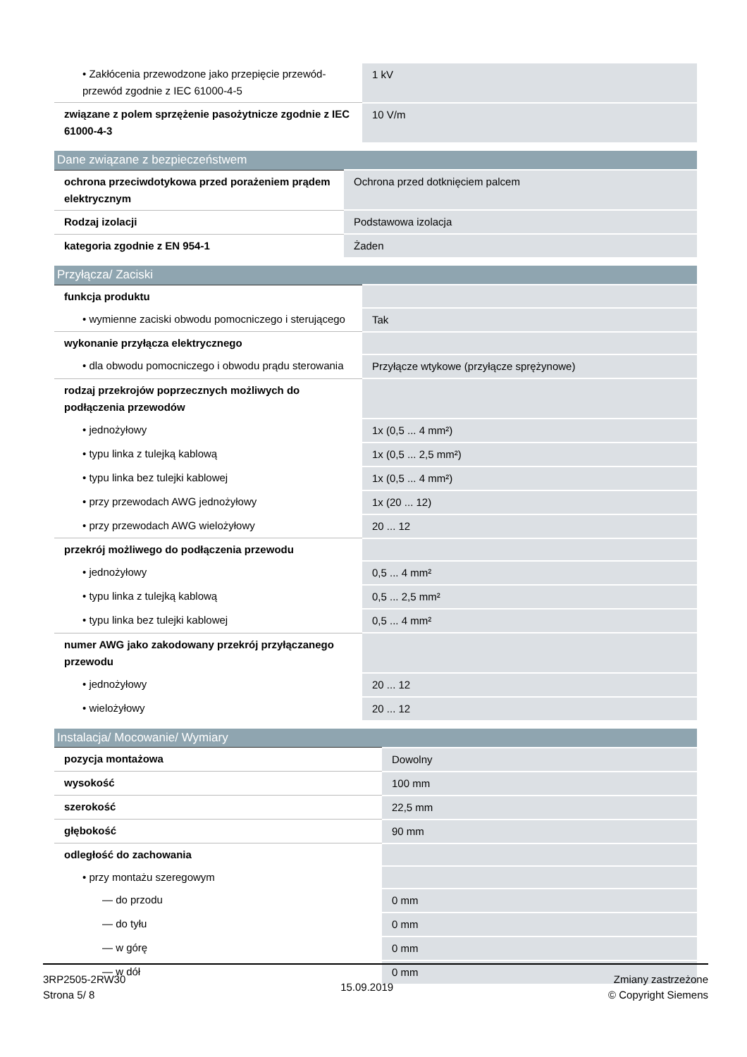| • Zakłócenia przewodzone jako przepięcie przewód-przewód zgodnie z IEC 61000-4-5 | 1 kV |
| związane z polem sprzężenie pasożytnicze zgodnie z IEC 61000-4-3 | 10 V/m |
| Dane związane z bezpieczeństwem | |
| --- | --- |
| ochrona przeciwdotykowa przed porażeniem prądem elektrycznym | Ochrona przed dotknięciem palcem |
| Rodzaj izolacji | Podstawowa izolacja |
| kategoria zgodnie z EN 954-1 | Żaden |
| Przyłącza/ Zaciski | |
| --- | --- |
| funkcja produktu | |
| • wymienne zaciski obwodu pomocniczego i sterującego | Tak |
| wykonanie przyłącza elektrycznego | |
| • dla obwodu pomocniczego i obwodu prądu sterowania | Przyłącze wtykowe (przyłącze sprężynowe) |
| rodzaj przekrojów poprzecznych możliwych do podłączenia przewodów | |
| • jednożyłowy | 1x (0,5 ... 4 mm²) |
| • typu linka z tulejką kablową | 1x (0,5 ... 2,5 mm²) |
| • typu linka bez tulejki kablowej | 1x (0,5 ... 4 mm²) |
| • przy przewodach AWG jednożyłowy | 1x (20 ... 12) |
| • przy przewodach AWG wielożyłowy | 20 ... 12 |
| przekrój możliwego do podłączenia przewodu | |
| • jednożyłowy | 0,5 ... 4 mm² |
| • typu linka z tulejką kablową | 0,5 ... 2,5 mm² |
| • typu linka bez tulejki kablowej | 0,5 ... 4 mm² |
| numer AWG jako zakodowany przekrój przyłączanego przewodu | |
| • jednożyłowy | 20 ... 12 |
| • wielożyłowy | 20 ... 12 |
| Instalacja/ Mocowanie/ Wymiary | |
| --- | --- |
| pozycja montażowa | Dowolny |
| wysokość | 100 mm |
| szerokość | 22,5 mm |
| głębokość | 90 mm |
| odległość do zachowania | |
| • przy montażu szeregowym | |
| — do przodu | 0 mm |
| — do tyłu | 0 mm |
| — w górę | 0 mm |
| — w dół | 0 mm |
3RP2505-2RW30
Strona 5/ 8
15.09.2019
Zmiany zastrzeżone
© Copyright Siemens